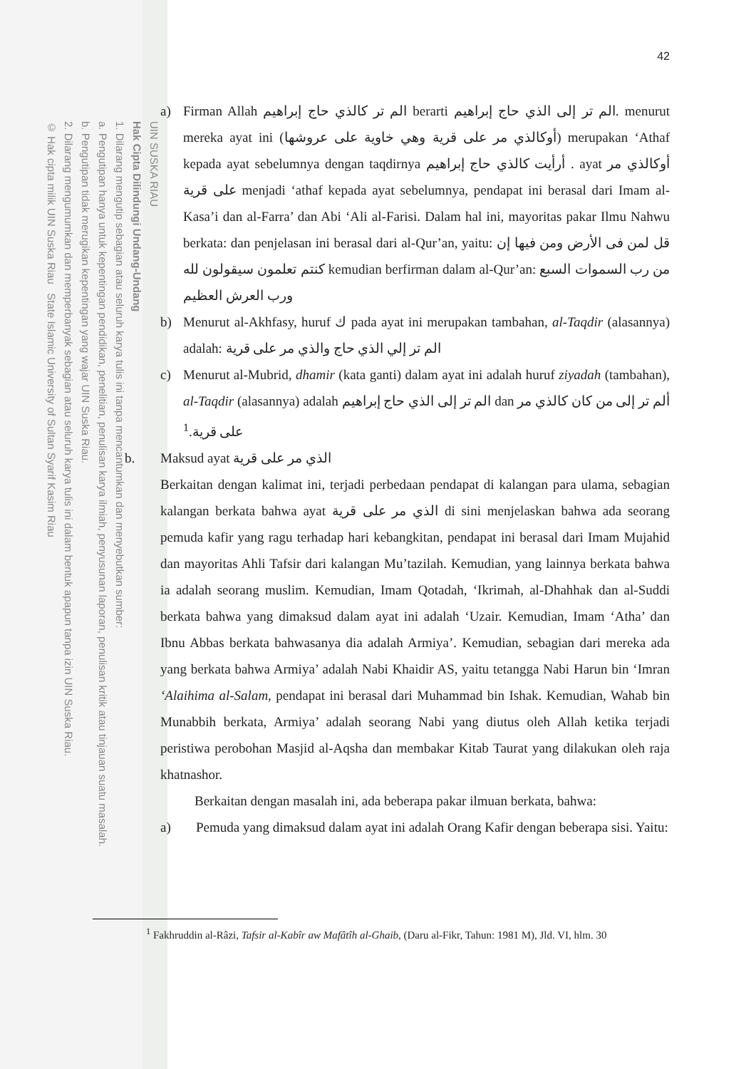UIN SUSKA RIAU
Hak Cipta Dilindungi Undang-Undang
1. Dilarang mengutip sebagian atau seluruh karya tulis ini tanpa mencantumkan dan menyebutkan sumber:
a. Pengutipan hanya untuk kepentingan pendidikan, penelitian, penulisan karya ilmiah, penyusunan laporan, penulisan kritik atau tinjauan suatu masalah.
b. Pengutipan tidak merugikan kepentingan yang wajar UIN Suska Riau.
2. Dilarang mengumumkan dan memperbanyak sebagian atau seluruh karya tulis ini dalam bentuk apapun tanpa izin UIN Suska Riau.
© Hak cipta milik UIN Suska Riau State Islamic University of Sultan Syarif Kasim Riau
42
a) Firman Allah الم تر كالذي حاج إبراهيم berarti الم تر إلى الذي حاج إبراهيم. menurut mereka ayat ini (أوكالذي مر على قرية وهي خاوية على عروشها) merupakan ‘Athaf kepada ayat sebelumnya dengan taqdirnya أرأيت كالذي حاج إبراهيم . ayat أوكالذي مر على قرية menjadi ‘athaf kepada ayat sebelumnya, pendapat ini berasal dari Imam al-Kasa’i dan al-Farra’ dan Abi ‘Ali al-Farisi. Dalam hal ini, mayoritas pakar Ilmu Nahwu berkata: dan penjelasan ini berasal dari al-Qur’an, yaitu: قل لمن فى الأرض ومن فيها إن كنتم تعلمون سيقولون لله kemudian berfirman dalam al-Qur’an: من رب السموات السبع ورب العرش العظيم
b) Menurut al-Akhfasy, huruf ك pada ayat ini merupakan tambahan, al-Taqdir (alasannya) adalah: الم تر إلي الذي حاج والذي مر على قرية
c) Menurut al-Mubrid, dhamir (kata ganti) dalam ayat ini adalah huruf ziyadah (tambahan), al-Taqdir (alasannya) adalah الم تر إلى الذي حاج إبراهيم dan ألم تر إلى من كان كالذي مر على قرية.<sup>1</sup>
b. Maksud ayat الذي مر على قرية
Berkaitan dengan kalimat ini, terjadi perbedaan pendapat di kalangan para ulama, sebagian kalangan berkata bahwa ayat الذي مر على قرية di sini menjelaskan bahwa ada seorang pemuda kafir yang ragu terhadap hari kebangkitan, pendapat ini berasal dari Imam Mujahid dan mayoritas Ahli Tafsir dari kalangan Mu’tazilah. Kemudian, yang lainnya berkata bahwa ia adalah seorang muslim. Kemudian, Imam Qotadah, ‘Ikrimah, al-Dhahhak dan al-Suddi berkata bahwa yang dimaksud dalam ayat ini adalah ‘Uzair. Kemudian, Imam ‘Atha’ dan Ibnu Abbas berkata bahwasanya dia adalah Armiya’. Kemudian, sebagian dari mereka ada yang berkata bahwa Armiya’ adalah Nabi Khaidir AS, yaitu tetangga Nabi Harun bin ‘Imran ‘Alaihima al-Salam, pendapat ini berasal dari Muhammad bin Ishak. Kemudian, Wahab bin Munabbih berkata, Armiya’ adalah seorang Nabi yang diutus oleh Allah ketika terjadi peristiwa perobohan Masjid al-Aqsha dan membakar Kitab Taurat yang dilakukan oleh raja khatnashor.
Berkaitan dengan masalah ini, ada beberapa pakar ilmuan berkata, bahwa:
a) Pemuda yang dimaksud dalam ayat ini adalah Orang Kafir dengan beberapa sisi. Yaitu:
<sup>1</sup> Fakhruddin al-Râzi, Tafsir al-Kabîr aw Mafâtîh al-Ghaib, (Daru al-Fikr, Tahun: 1981 M), Jld. VI, hlm. 30